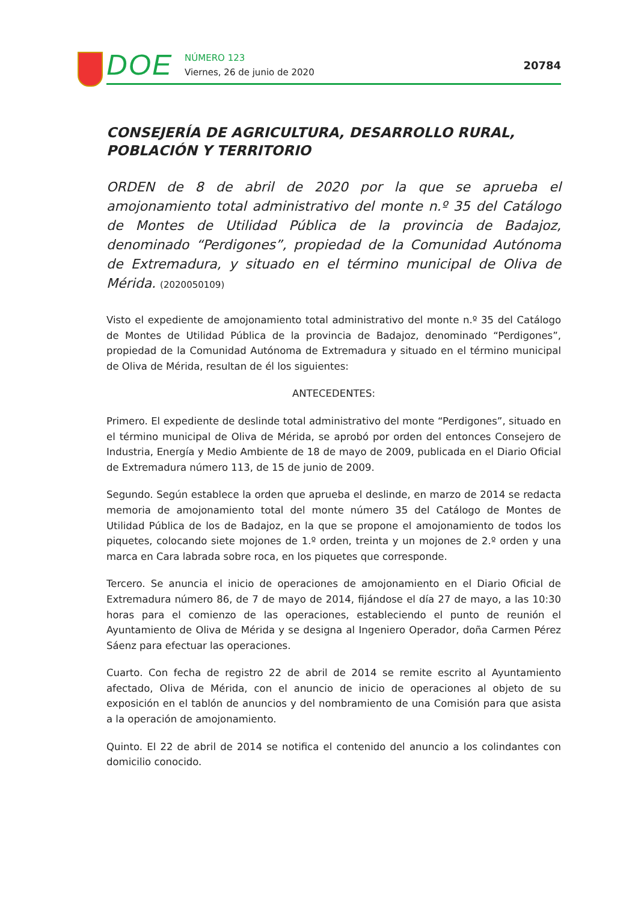DOE
NÚMERO 123
Viernes, 26 de junio de 2020
20784
CONSEJERÍA DE AGRICULTURA, DESARROLLO RURAL, POBLACIÓN Y TERRITORIO
ORDEN de 8 de abril de 2020 por la que se aprueba el amojonamiento total administrativo del monte n.º 35 del Catálogo de Montes de Utilidad Pública de la provincia de Badajoz, denominado “Perdigones”, propiedad de la Comunidad Autónoma de Extremadura, y situado en el término municipal de Oliva de Mérida. (2020050109)
Visto el expediente de amojonamiento total administrativo del monte n.º 35 del Catálogo de Montes de Utilidad Pública de la provincia de Badajoz, denominado “Perdigones”, propiedad de la Comunidad Autónoma de Extremadura y situado en el término municipal de Oliva de Mérida, resultan de él los siguientes:
ANTECEDENTES:
Primero. El expediente de deslinde total administrativo del monte “Perdigones”, situado en el término municipal de Oliva de Mérida, se aprobó por orden del entonces Consejero de Industria, Energía y Medio Ambiente de 18 de mayo de 2009, publicada en el Diario Oficial de Extremadura número 113, de 15 de junio de 2009.
Segundo. Según establece la orden que aprueba el deslinde, en marzo de 2014 se redacta memoria de amojonamiento total del monte número 35 del Catálogo de Montes de Utilidad Pública de los de Badajoz, en la que se propone el amojonamiento de todos los piquetes, colocando siete mojones de 1.º orden, treinta y un mojones de 2.º orden y una marca en Cara labrada sobre roca, en los piquetes que corresponde.
Tercero. Se anuncia el inicio de operaciones de amojonamiento en el Diario Oficial de Extremadura número 86, de 7 de mayo de 2014, fijándose el día 27 de mayo, a las 10:30 horas para el comienzo de las operaciones, estableciendo el punto de reunión el Ayuntamiento de Oliva de Mérida y se designa al Ingeniero Operador, doña Carmen Pérez Sáenz para efectuar las operaciones.
Cuarto. Con fecha de registro 22 de abril de 2014 se remite escrito al Ayuntamiento afectado, Oliva de Mérida, con el anuncio de inicio de operaciones al objeto de su exposición en el tablón de anuncios y del nombramiento de una Comisión para que asista a la operación de amojonamiento.
Quinto. El 22 de abril de 2014 se notifica el contenido del anuncio a los colindantes con domicilio conocido.